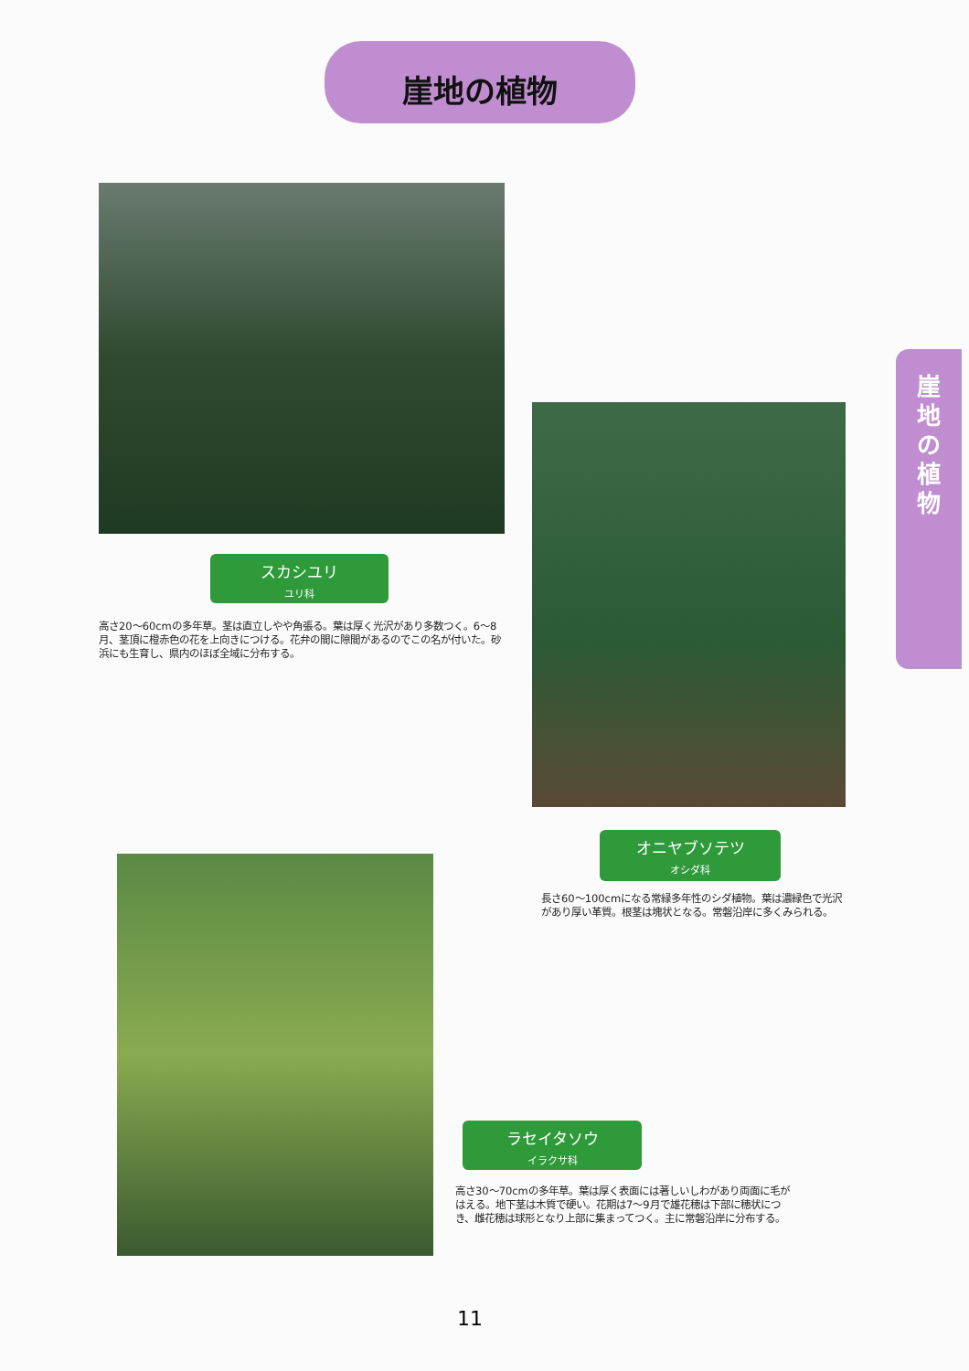崖地の植物
崖
地
の
植
物
スカシユリ
ユリ科
高さ20～60cmの多年草。茎は直立しやや角張る。葉は厚く光沢があり多数つく。6～8月、茎頂に橙赤色の花を上向きにつける。花弁の間に隙間があるのでこの名が付いた。砂浜にも生育し、県内のほぼ全域に分布する。
オニヤブソテツ
オシダ科
長さ60～100cmになる常緑多年性のシダ植物。葉は濃緑色で光沢があり厚い革質。根茎は塊状となる。常磐沿岸に多くみられる。
ラセイタソウ
イラクサ科
高さ30～70cmの多年草。葉は厚く表面には著しいしわがあり両面に毛がはえる。地下茎は木質で硬い。花期は7～9月で雄花穂は下部に穂状につき、雌花穂は球形となり上部に集まってつく。主に常磐沿岸に分布する。
11